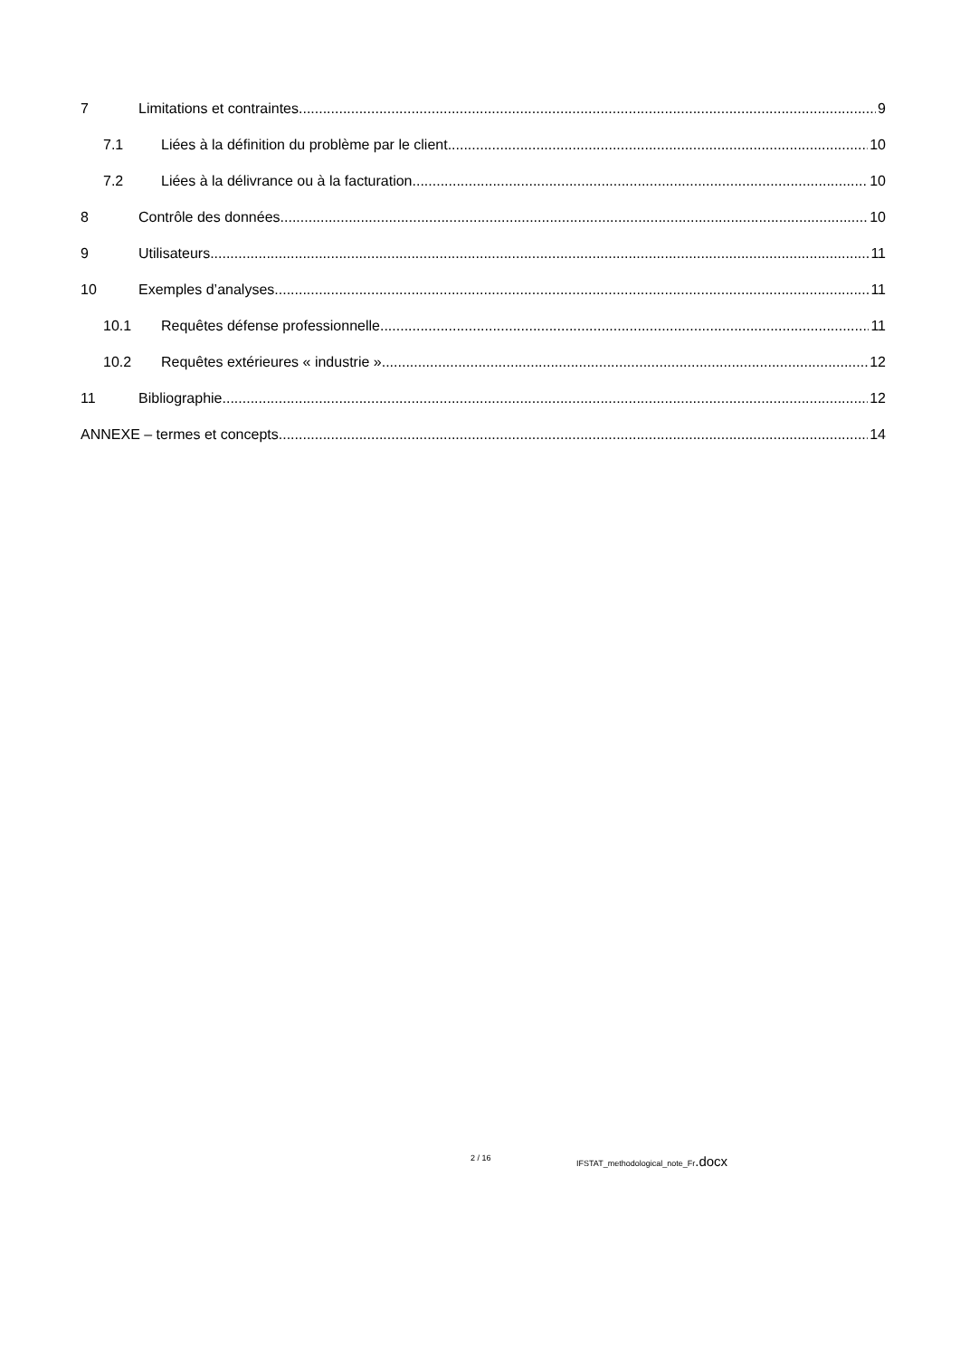7 Limitations et contraintes 9
7.1 Liées à la définition du problème par le client 10
7.2 Liées à la délivrance ou à la facturation 10
8 Contrôle des données 10
9 Utilisateurs 11
10 Exemples d’analyses 11
10.1 Requêtes défense professionnelle 11
10.2 Requêtes extérieures « industrie » 12
11 Bibliographie 12
ANNEXE – termes et concepts 14
2 / 16 IFSTAT_methodological_note_Fr.docx